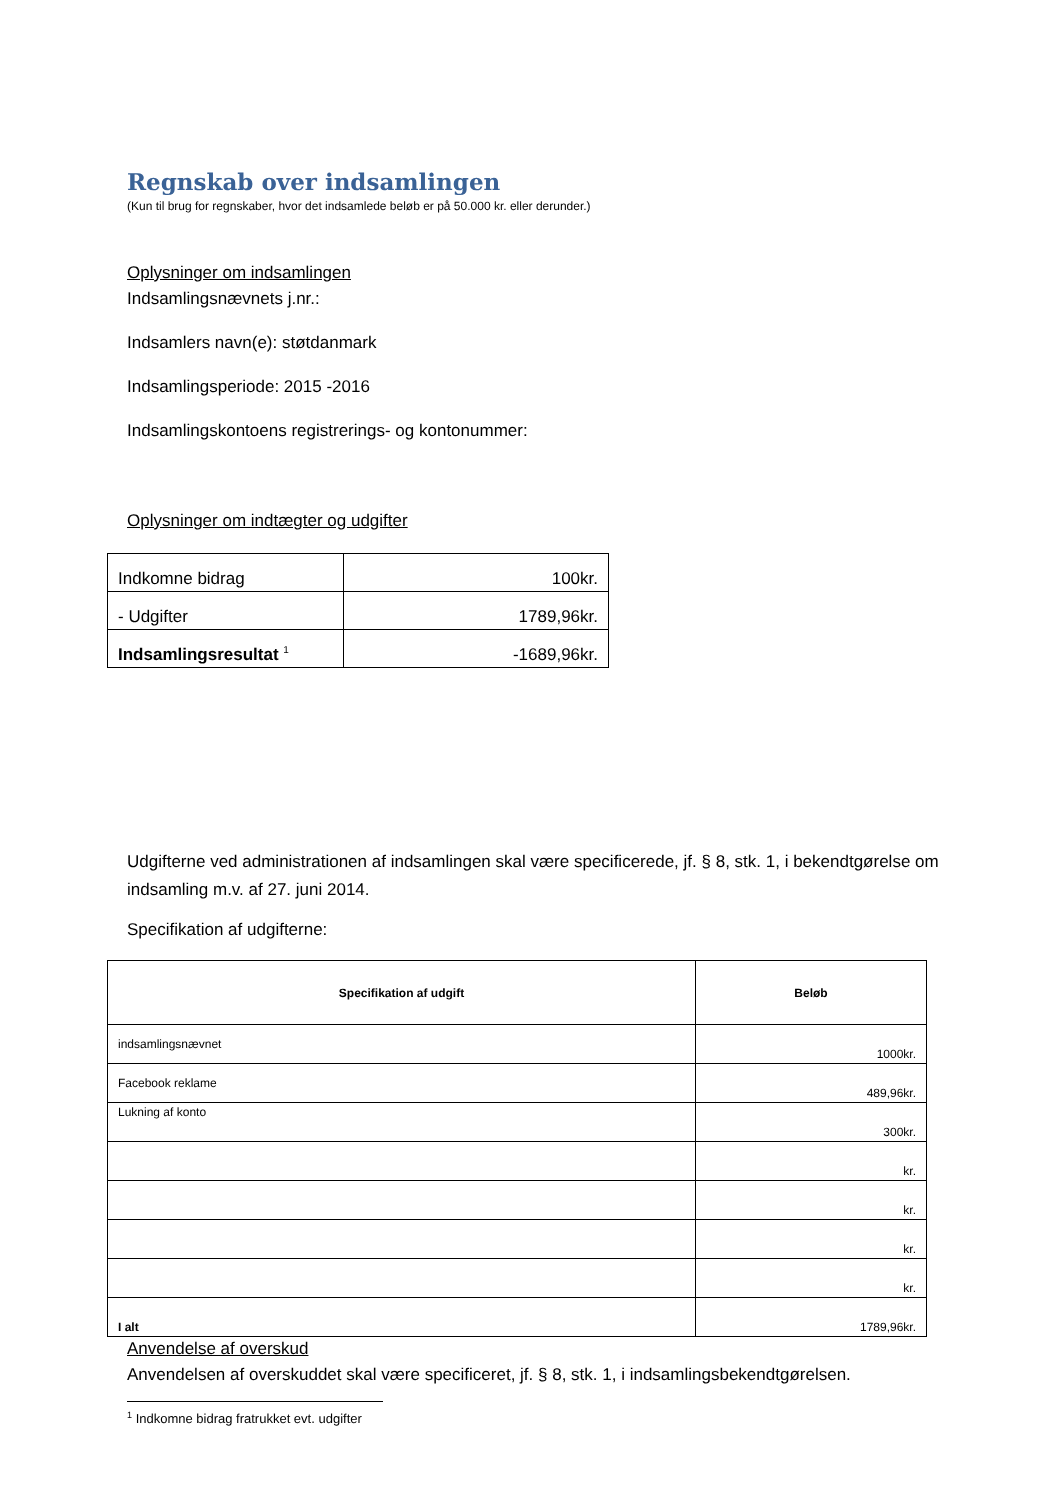Regnskab over indsamlingen
(Kun til brug for regnskaber, hvor det indsamlede beløb er på 50.000 kr. eller derunder.)
Oplysninger om indsamlingen
Indsamlingsnævnets j.nr.:
Indsamlers navn(e): støtdanmark
Indsamlingsperiode: 2015 -2016
Indsamlingskontoens registrerings- og kontonummer:
Oplysninger om indtægter og udgifter
| Indkomne bidrag | 100kr. |
| - Udgifter | 1789,96kr. |
| Indsamlingsresultat <sup>1</sup> | -1689,96kr. |
Udgifterne ved administrationen af indsamlingen skal være specificerede, jf. § 8, stk. 1, i bekendtgørelse om indsamling m.v. af 27. juni 2014.
Specifikation af udgifterne:
| Specifikation af udgift | Beløb |
| --- | --- |
| indsamlingsnævnet | 1000kr. |
| Facebook reklame | 489,96kr. |
| Lukning af konto | 300kr. |
| | kr. |
| | kr. |
| | kr. |
| | kr. |
| I alt | 1789,96kr. |
Anvendelse af overskud
Anvendelsen af overskuddet skal være specificeret, jf. § 8, stk. 1, i indsamlingsbekendtgørelsen.
<sup>1</sup> Indkomne bidrag fratrukket evt. udgifter